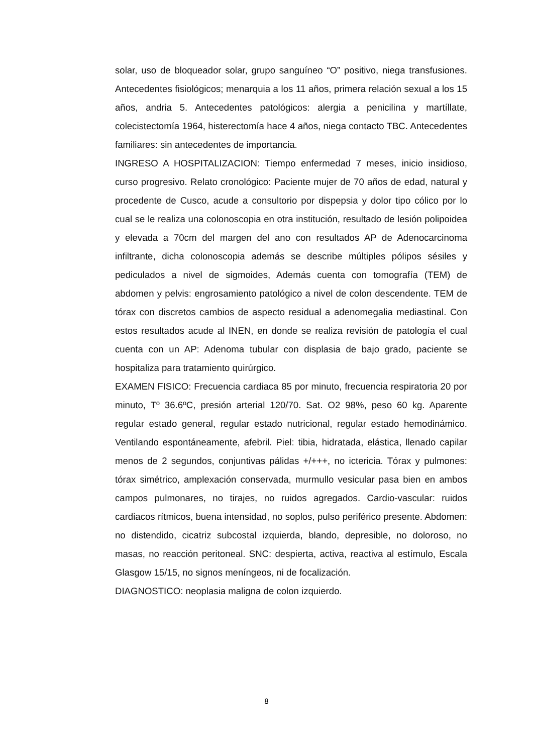solar, uso de bloqueador solar, grupo sanguíneo “O” positivo, niega transfusiones. Antecedentes fisiológicos; menarquia a los 11 años, primera relación sexual a los 15 años, andria 5. Antecedentes patológicos: alergia a penicilina y martíllate, colecistectomía 1964, histerectomía hace 4 años, niega contacto TBC. Antecedentes familiares: sin antecedentes de importancia.
INGRESO A HOSPITALIZACION: Tiempo enfermedad 7 meses, inicio insidioso, curso progresivo. Relato cronológico: Paciente mujer de 70 años de edad, natural y procedente de Cusco, acude a consultorio por dispepsia y dolor tipo cólico por lo cual se le realiza una colonoscopia en otra institución, resultado de lesión polipoidea y elevada a 70cm del margen del ano con resultados AP de Adenocarcinoma infiltrante, dicha colonoscopia además se describe múltiples pólipos sésiles y pediculados a nivel de sigmoides, Además cuenta con tomografía (TEM) de abdomen y pelvis: engrosamiento patológico a nivel de colon descendente. TEM de tórax con discretos cambios de aspecto residual a adenomegalia mediastinal. Con estos resultados acude al INEN, en donde se realiza revisión de patología el cual cuenta con un AP: Adenoma tubular con displasia de bajo grado, paciente se hospitaliza para tratamiento quirúrgico.
EXAMEN FISICO: Frecuencia cardiaca 85 por minuto, frecuencia respiratoria 20 por minuto, Tº 36.6ºC, presión arterial 120/70. Sat. O2 98%, peso 60 kg. Aparente regular estado general, regular estado nutricional, regular estado hemodinámico. Ventilando espontáneamente, afebril. Piel: tibia, hidratada, elástica, llenado capilar menos de 2 segundos, conjuntivas pálidas +/+++, no ictericia. Tórax y pulmones: tórax simétrico, amplexación conservada, murmullo vesicular pasa bien en ambos campos pulmonares, no tirajes, no ruidos agregados. Cardio-vascular: ruidos cardiacos rítmicos, buena intensidad, no soplos, pulso periférico presente. Abdomen: no distendido, cicatriz subcostal izquierda, blando, depresible, no doloroso, no masas, no reacción peritoneal. SNC: despierta, activa, reactiva al estímulo, Escala Glasgow 15/15, no signos meníngeos, ni de focalización.
DIAGNOSTICO: neoplasia maligna de colon izquierdo.
8